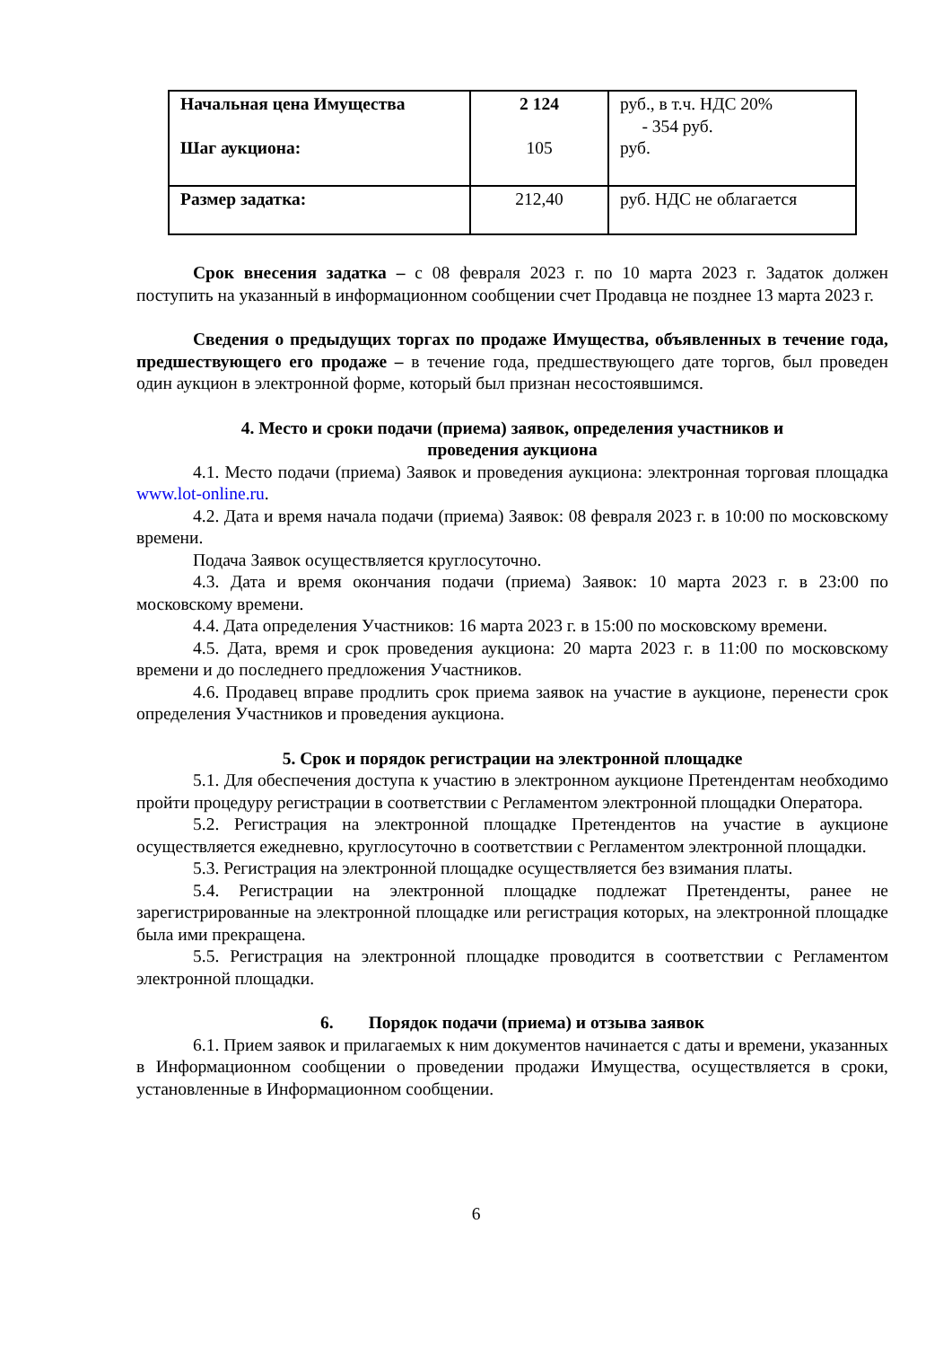| Начальная цена Имущества Шаг аукциона: | 2 124 105 | руб., в т.ч. НДС 20% - 354 руб. руб. |
| Размер задатка: | 212,40 | руб. НДС не облагается |
Срок внесения задатка – с 08 февраля 2023 г. по 10 марта 2023 г. Задаток должен поступить на указанный в информационном сообщении счет Продавца не позднее 13 марта 2023 г.
Сведения о предыдущих торгах по продаже Имущества, объявленных в течение года, предшествующего его продаже – в течение года, предшествующего дате торгов, был проведен один аукцион в электронной форме, который был признан несостоявшимся.
4. Место и сроки подачи (приема) заявок, определения участников и
проведения аукциона
4.1. Место подачи (приема) Заявок и проведения аукциона: электронная торговая площадка www.lot-online.ru.
4.2. Дата и время начала подачи (приема) Заявок: 08 февраля 2023 г. в 10:00 по московскому времени.
Подача Заявок осуществляется круглосуточно.
4.3. Дата и время окончания подачи (приема) Заявок: 10 марта 2023 г. в 23:00 по московскому времени.
4.4. Дата определения Участников: 16 марта 2023 г. в 15:00 по московскому времени.
4.5. Дата, время и срок проведения аукциона: 20 марта 2023 г. в 11:00 по московскому времени и до последнего предложения Участников.
4.6. Продавец вправе продлить срок приема заявок на участие в аукционе, перенести срок определения Участников и проведения аукциона.
5. Срок и порядок регистрации на электронной площадке
5.1. Для обеспечения доступа к участию в электронном аукционе Претендентам необходимо пройти процедуру регистрации в соответствии с Регламентом электронной площадки Оператора.
5.2. Регистрация на электронной площадке Претендентов на участие в аукционе осуществляется ежедневно, круглосуточно в соответствии с Регламентом электронной площадки.
5.3. Регистрация на электронной площадке осуществляется без взимания платы.
5.4. Регистрации на электронной площадке подлежат Претенденты, ранее не зарегистрированные на электронной площадке или регистрация которых, на электронной площадке была ими прекращена.
5.5. Регистрация на электронной площадке проводится в соответствии с Регламентом электронной площадки.
6. Порядок подачи (приема) и отзыва заявок
6.1. Прием заявок и прилагаемых к ним документов начинается с даты и времени, указанных в Информационном сообщении о проведении продажи Имущества, осуществляется в сроки, установленные в Информационном сообщении.
6